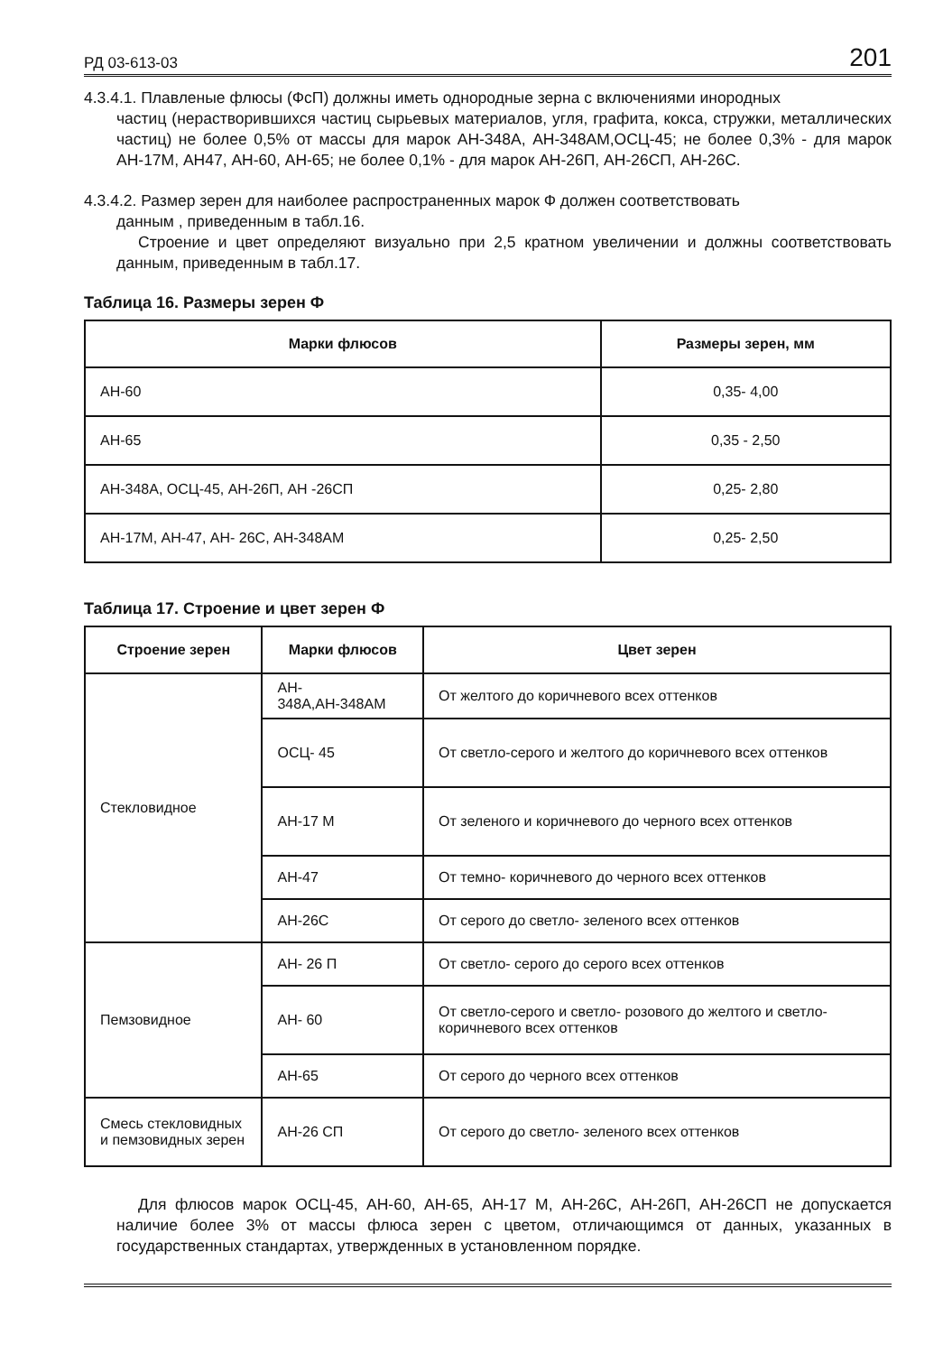РД 03-613-03 201
4.3.4.1. Плавленые флюсы (ФсП) должны иметь однородные зерна с включениями инородных
частиц (нерастворившихся частиц сырьевых материалов, угля, графита, кокса, стружки, металлических частиц) не более 0,5% от массы для марок АН-348А, АН-348АМ,ОСЦ-45; не более 0,3% - для марок АН-17М, АН47, АН-60, АН-65; не более 0,1% - для марок АН-26П, АН-26СП, АН-26С.
4.3.4.2. Размер зерен для наиболее распространенных марок Ф должен соответствовать
данным , приведенным в табл.16.
Строение и цвет определяют визуально при 2,5 кратном увеличении и должны соответствовать данным, приведенным в табл.17.
Таблица 16. Размеры зерен Ф
| Марки флюсов | Размеры зерен, мм |
| --- | --- |
| АН-60 | 0,35- 4,00 |
| АН-65 | 0,35 - 2,50 |
| АН-348А, ОСЦ-45, АН-26П, АН -26СП | 0,25- 2,80 |
| АН-17М, АН-47, АН- 26С, АН-348АМ | 0,25- 2,50 |
Таблица 17. Строение и цвет зерен Ф
| Строение зерен | Марки флюсов | Цвет зерен |
| --- | --- | --- |
| Стекловидное | АН- 348А,АН-348АМ | От желтого до коричневого всех оттенков |
| | ОСЦ- 45 | От светло-серого и желтого до коричневого всех оттенков |
| | АН-17 М | От зеленого и коричневого до черного всех оттенков |
| | АН-47 | От темно- коричневого до черного всех оттенков |
| | АН-26С | От серого до светло- зеленого всех оттенков |
| Пемзовидное | АН- 26 П | От светло- серого до серого всех оттенков |
| | АН- 60 | От светло-серого и светло- розового до желтого и светло- коричневого всех оттенков |
| | АН-65 | От серого до черного всех оттенков |
| Смесь стекловидных и пемзовидных зерен | АН-26 СП | От серого до светло- зеленого всех оттенков |
Для флюсов марок ОСЦ-45, АН-60, АН-65, АН-17 М, АН-26С, АН-26П, АН-26СП не допускается наличие более 3% от массы флюса зерен с цветом, отличающимся от данных, указанных в государственных стандартах, утвержденных в установленном порядке.